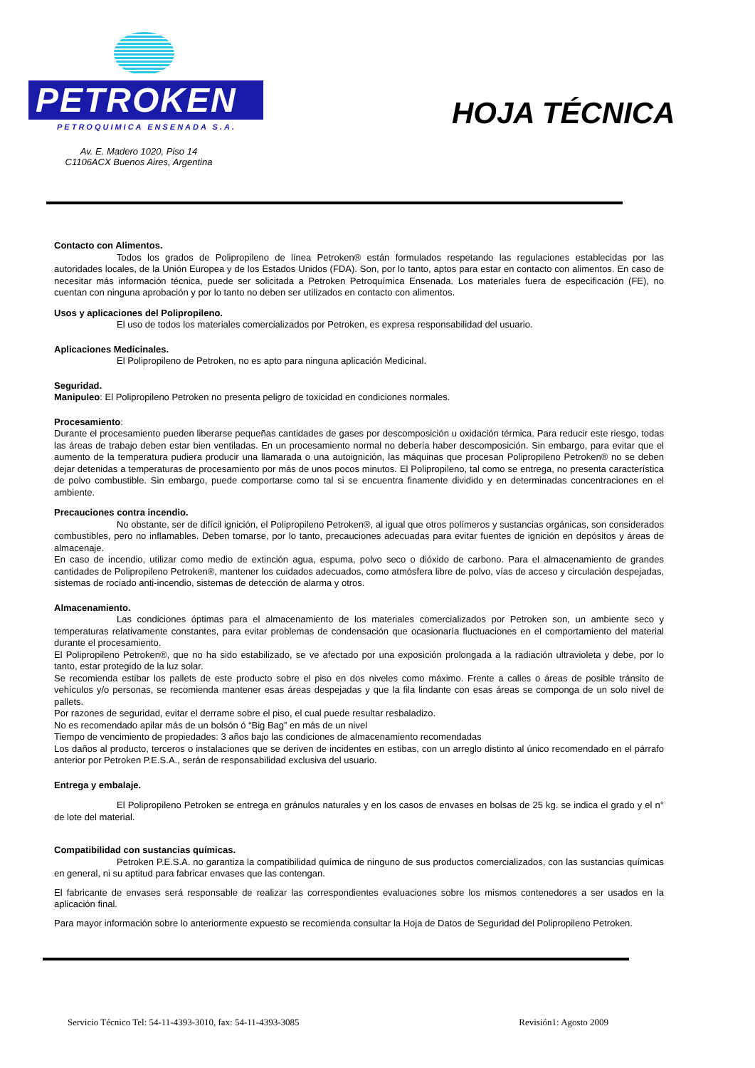PETROKEN
PETROQUIMICA ENSENADA S.A.
HOJA TÉCNICA
Av. E. Madero 1020, Piso 14
C1106ACX Buenos Aires, Argentina
Contacto con Alimentos.
Todos los grados de Polipropileno de línea Petroken® están formulados respetando las regulaciones establecidas por las autoridades locales, de la Unión Europea y de los Estados Unidos (FDA). Son, por lo tanto, aptos para estar en contacto con alimentos. En caso de necesitar más información técnica, puede ser solicitada a Petroken Petroquímica Ensenada. Los materiales fuera de especificación (FE), no cuentan con ninguna aprobación y por lo tanto no deben ser utilizados en contacto con alimentos.
Usos y aplicaciones del Polipropileno.
El uso de todos los materiales comercializados por Petroken, es expresa responsabilidad del usuario.
Aplicaciones Medicinales.
El Polipropileno de Petroken, no es apto para ninguna aplicación Medicinal.
Seguridad.
Manipuleo: El Polipropileno Petroken no presenta peligro de toxicidad en condiciones normales.
Procesamiento:
Durante el procesamiento pueden liberarse pequeñas cantidades de gases por descomposición u oxidación térmica. Para reducir este riesgo, todas las áreas de trabajo deben estar bien ventiladas. En un procesamiento normal no debería haber descomposición. Sin embargo, para evitar que el aumento de la temperatura pudiera producir una llamarada o una autoignición, las máquinas que procesan Polipropileno Petroken® no se deben dejar detenidas a temperaturas de procesamiento por más de unos pocos minutos. El Polipropileno, tal como se entrega, no presenta característica de polvo combustible. Sin embargo, puede comportarse como tal si se encuentra finamente dividido y en determinadas concentraciones en el ambiente.
Precauciones contra incendio.
No obstante, ser de difícil ignición, el Polipropileno Petroken®, al igual que otros polímeros y sustancias orgánicas, son considerados combustibles, pero no inflamables. Deben tomarse, por lo tanto, precauciones adecuadas para evitar fuentes de ignición en depósitos y áreas de almacenaje.
En caso de incendio, utilizar como medio de extinción agua, espuma, polvo seco o dióxido de carbono. Para el almacenamiento de grandes cantidades de Polipropileno Petroken®, mantener los cuidados adecuados, como atmósfera libre de polvo, vías de acceso y circulación despejadas, sistemas de rociado anti-incendio, sistemas de detección de alarma y otros.
Almacenamiento.
Las condiciones óptimas para el almacenamiento de los materiales comercializados por Petroken son, un ambiente seco y temperaturas relativamente constantes, para evitar problemas de condensación que ocasionaría fluctuaciones en el comportamiento del material durante el procesamiento.
El Polipropileno Petroken®, que no ha sido estabilizado, se ve afectado por una exposición prolongada a la radiación ultravioleta y debe, por lo tanto, estar protegido de la luz solar.
Se recomienda estibar los pallets de este producto sobre el piso en dos niveles como máximo. Frente a calles o áreas de posible tránsito de vehículos y/o personas, se recomienda mantener esas áreas despejadas y que la fila lindante con esas áreas se componga de un solo nivel de pallets.
Por razones de seguridad, evitar el derrame sobre el piso, el cual puede resultar resbaladizo.
No es recomendado apilar más de un bolsón ó “Big Bag” en más de un nivel
Tiempo de vencimiento de propiedades: 3 años bajo las condiciones de almacenamiento recomendadas
Los daños al producto, terceros o instalaciones que se deriven de incidentes en estibas, con un arreglo distinto al único recomendado en el párrafo anterior por Petroken P.E.S.A., serán de responsabilidad exclusiva del usuario.
Entrega y embalaje.
El Polipropileno Petroken se entrega en gránulos naturales y en los casos de envases en bolsas de 25 kg. se indica el grado y el n° de lote del material.
Compatibilidad con sustancias químicas.
Petroken P.E.S.A. no garantiza la compatibilidad química de ninguno de sus productos comercializados, con las sustancias químicas en general, ni su aptitud para fabricar envases que las contengan.
El fabricante de envases será responsable de realizar las correspondientes evaluaciones sobre los mismos contenedores a ser usados en la aplicación final.
Para mayor información sobre lo anteriormente expuesto se recomienda consultar la Hoja de Datos de Seguridad del Polipropileno Petroken.
Servicio Técnico Tel: 54-11-4393-3010, fax: 54-11-4393-3085 Revisión1: Agosto 2009